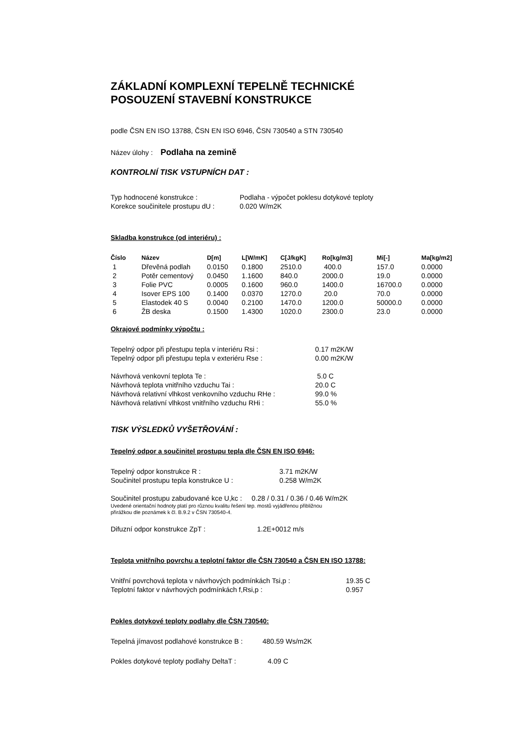ZÁKLADNÍ KOMPLEXNÍ TEPELNĚ TECHNICKÉ
POSOUZENÍ STAVEBNÍ KONSTRUKCE
podle ČSN EN ISO 13788, ČSN EN ISO 6946, ČSN 730540 a STN 730540
Název úlohy : Podlaha na zemině
KONTROLNÍ TISK VSTUPNÍCH DAT :
| Typ hodnocené konstrukce : | Podlaha - výpočet poklesu dotykové teploty |
| Korekce součinitele prostupu dU : | 0.020 W/m2K |
Skladba konstrukce (od interiéru) :
| Číslo | Název | D[m] | L[W/mK] | C[J/kgK] | Ro[kg/m3] | Mi[-] | Ma[kg/m2] |
| --- | --- | --- | --- | --- | --- | --- | --- |
| 1 | Dřevěná podlah | 0.0150 | 0.1800 | 2510.0 | 400.0 | 157.0 | 0.0000 |
| 2 | Potěr cementový | 0.0450 | 1.1600 | 840.0 | 2000.0 | 19.0 | 0.0000 |
| 3 | Folie PVC | 0.0005 | 0.1600 | 960.0 | 1400.0 | 16700.0 | 0.0000 |
| 4 | Isover EPS 100 | 0.1400 | 0.0370 | 1270.0 | 20.0 | 70.0 | 0.0000 |
| 5 | Elastodek 40 S | 0.0040 | 0.2100 | 1470.0 | 1200.0 | 50000.0 | 0.0000 |
| 6 | ŽB deska | 0.1500 | 1.4300 | 1020.0 | 2300.0 | 23.0 | 0.0000 |
Okrajové podmínky výpočtu :
| Tepelný odpor při přestupu tepla v interiéru Rsi : | 0.17 m2K/W |
| Tepelný odpor při přestupu tepla v exteriéru Rse : | 0.00 m2K/W |
| Návrhová venkovní teplota Te : | 5.0 C |
| Návrhová teplota vnitřního vzduchu Tai : | 20.0 C |
| Návrhová relativní vlhkost venkovního vzduchu RHe : | 99.0 % |
| Návrhová relativní vlhkost vnitřního vzduchu RHi : | 55.0 % |
TISK VÝSLEDKŮ VYŠETŘOVÁNÍ :
Tepelný odpor a součinitel prostupu tepla dle ČSN EN ISO 6946:
| Tepelný odpor konstrukce R : | 3.71 m2K/W |
| Součinitel prostupu tepla konstrukce U : | 0.258 W/m2K |
Součinitel prostupu zabudované kce U,kc : 0.28 / 0.31 / 0.36 / 0.46 W/m2K
Uvedené orientační hodnoty platí pro různou kvalitu řešení tep. mostů vyjádřenou přibližnou
přirážkou dle poznámek k čl. B.9.2 v ČSN 730540-4.
Difuzní odpor konstrukce ZpT : 1.2E+0012 m/s
Teplota vnitřního povrchu a teplotní faktor dle ČSN 730540 a ČSN EN ISO 13788:
| Vnitřní povrchová teplota v návrhových podmínkách Tsi,p : | 19.35 C |
| Teplotní faktor v návrhových podmínkách f,Rsi,p : | 0.957 |
Pokles dotykové teploty podlahy dle ČSN 730540:
Tepelná jímavost podlahové konstrukce B : 480.59 Ws/m2K
Pokles dotykové teploty podlahy DeltaT : 4.09 C